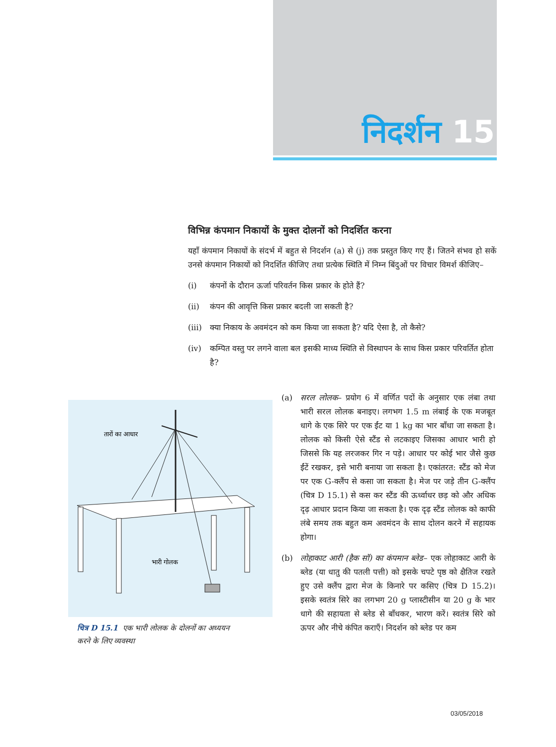निदर्शन 15
विभिन्न कंपमान निकायों के मुक्त दोलनों को निदर्शित करना
यहाँ कंपमान निकायों के संदर्भ में बहुत से निदर्शन (a) से (j) तक प्रस्तुत किए गए हैं। जितने संभव हो सकें उनसे कंपमान निकायों को निदर्शित कीजिए तथा प्रत्येक स्थिति में निम्न बिंदुओं पर विचार विमर्श कीजिए–
(i) कंपनों के दौरान ऊर्जा परिवर्तन किस प्रकार के होते हैं?
(ii) कंपन की आवृत्ति किस प्रकार बदली जा सकती है?
(iii) क्या निकाय के अवमंदन को कम किया जा सकता है? यदि ऐसा है, तो कैसे?
(iv) कम्पित वस्तु पर लगने वाला बल इसकी माध्य स्थिति से विस्थापन के साथ किस प्रकार परिवर्तित होता है?
तारों का आधार
भारी गोलक
चित्र D 15.1 एक भारी लोलक के दोलनों का अध्ययन करने के लिए व्यवस्था
(a) सरल लोलक– प्रयोग 6 में वर्णित पदों के अनुसार एक लंबा तथा भारी सरल लोलक बनाइए। लगभग 1.5 m लंबाई के एक मजबूत धागे के एक सिरे पर एक ईंट या 1 kg का भार बाँधा जा सकता है। लोलक को किसी ऐसे स्टैंड से लटकाइए जिसका आधार भारी हो जिससे कि यह लरजकर गिर न पड़े। आधार पर कोई भार जैसे कुछ ईंटें रखकर, इसे भारी बनाया जा सकता है। एकांतरत: स्टैंड को मेज पर एक G-क्लैंप से कसा जा सकता है। मेज पर जड़े तीन G-क्लैंप (चित्र D 15.1) से कस कर स्टैंड की ऊर्ध्वाधर छड़ को और अधिक दृढ़ आधार प्रदान किया जा सकता है। एक दृढ़ स्टैंड लोलक को काफी लंबे समय तक बहुत कम अवमंदन के साथ दोलन करने में सहायक होगा।
(b) लोहाकाट आरी (हैक सॉ) का कंपमान ब्लेड– एक लोहाकाट आरी के ब्लेड (या धातु की पतली पत्ती) को इसके चपटे पृष्ठ को क्षैतिज रखते हुए उसे क्लैंप द्वारा मेज के किनारे पर कसिए (चित्र D 15.2)। इसके स्वतंत्र सिरे का लगभग 20 g प्लास्टीसीन या 20 g के भार धागे की सहायता से ब्लेड से बाँधकर, भारण करें। स्वतंत्र सिरे को ऊपर और नीचे कंपित कराएँ। निदर्शन को ब्लेड पर कम
03/05/2018